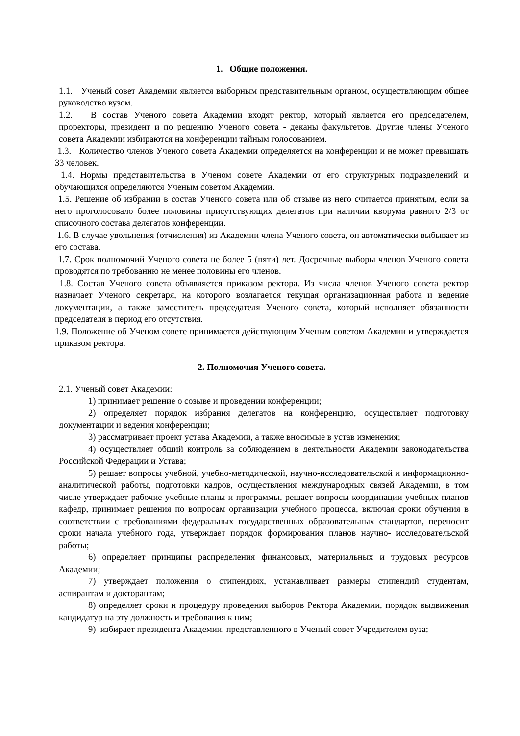1. Общие положения.
1.1. Ученый совет Академии является выборным представительным органом, осуществляющим общее руководство вузом.
1.2. В состав Ученого совета Академии входят ректор, который является его председателем, проректоры, президент и по решению Ученого совета - деканы факультетов. Другие члены Ученого совета Академии избираются на конференции тайным голосованием.
1.3. Количество членов Ученого совета Академии определяется на конференции и не может превышать 33 человек.
1.4. Нормы представительства в Ученом совете Академии от его структурных подразделений и обучающихся определяются Ученым советом Академии.
1.5. Решение об избрании в состав Ученого совета или об отзыве из него считается принятым, если за него проголосовало более половины присутствующих делегатов при наличии кворума равного 2/3 от списочного состава делегатов конференции.
1.6. В случае увольнения (отчисления) из Академии члена Ученого совета, он автоматически выбывает из его состава.
1.7. Срок полномочий Ученого совета не более 5 (пяти) лет. Досрочные выборы членов Ученого совета проводятся по требованию не менее половины его членов.
1.8. Состав Ученого совета объявляется приказом ректора. Из числа членов Ученого совета ректор назначает Ученого секретаря, на которого возлагается текущая организационная работа и ведение документации, а также заместитель председателя Ученого совета, который исполняет обязанности председателя в период его отсутствия.
1.9. Положение об Ученом совете принимается действующим Ученым советом Академии и утверждается приказом ректора.
2. Полномочия Ученого совета.
2.1. Ученый совет Академии:
1) принимает решение о созыве и проведении конференции;
2) определяет порядок избрания делегатов на конференцию, осуществляет подготовку документации и ведения конференции;
3) рассматривает проект устава Академии, а также вносимые в устав изменения;
4) осуществляет общий контроль за соблюдением в деятельности Академии законодательства Российской Федерации и Устава;
5) решает вопросы учебной, учебно-методической, научно-исследовательской и информационно-аналитической работы, подготовки кадров, осуществления международных связей Академии, в том числе утверждает рабочие учебные планы и программы, решает вопросы координации учебных планов кафедр, принимает решения по вопросам организации учебного процесса, включая сроки обучения в соответствии с требованиями федеральных государственных образовательных стандартов, переносит сроки начала учебного года, утверждает порядок формирования планов научно- исследовательской работы;
6) определяет принципы распределения финансовых, материальных и трудовых ресурсов Академии;
7) утверждает положения о стипендиях, устанавливает размеры стипендий студентам, аспирантам и докторантам;
8) определяет сроки и процедуру проведения выборов Ректора Академии, порядок выдвижения кандидатур на эту должность и требования к ним;
9) избирает президента Академии, представленного в Ученый совет Учредителем вуза;